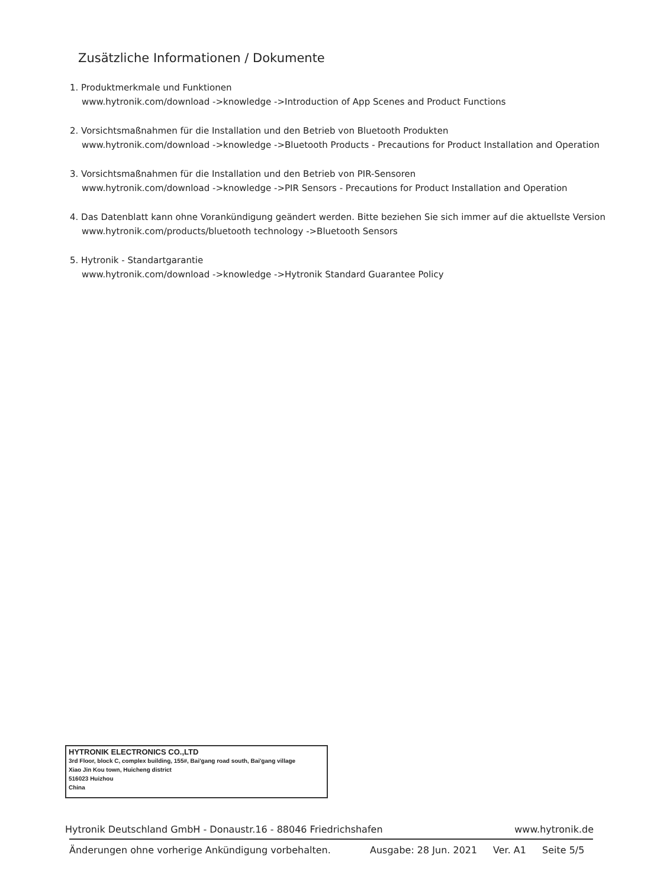Zusätzliche Informationen / Dokumente
1. Produktmerkmale und Funktionen
www.hytronik.com/download ->knowledge ->Introduction of App Scenes and Product Functions
2. Vorsichtsmaßnahmen für die Installation und den Betrieb von Bluetooth Produkten
www.hytronik.com/download ->knowledge ->Bluetooth Products - Precautions for Product Installation and Operation
3. Vorsichtsmaßnahmen für die Installation und den Betrieb von PIR-Sensoren
www.hytronik.com/download ->knowledge ->PIR Sensors - Precautions for Product Installation and Operation
4. Das Datenblatt kann ohne Vorankündigung geändert werden. Bitte beziehen Sie sich immer auf die aktuellste Version
www.hytronik.com/products/bluetooth technology ->Bluetooth Sensors
5. Hytronik - Standartgarantie
www.hytronik.com/download ->knowledge ->Hytronik Standard Guarantee Policy
HYTRONIK ELECTRONICS CO.,LTD
3rd Floor, block C, complex building, 155#, Bai'gang road south, Bai'gang village
Xiao Jin Kou town, Huicheng district
516023 Huizhou
China
Hytronik Deutschland GmbH - Donaustr.16 - 88046 Friedrichshafen www.hytronik.de
Änderungen ohne vorherige Ankündigung vorbehalten. Ausgabe: 28 Jun. 2021 Ver. A1 Seite 5/5